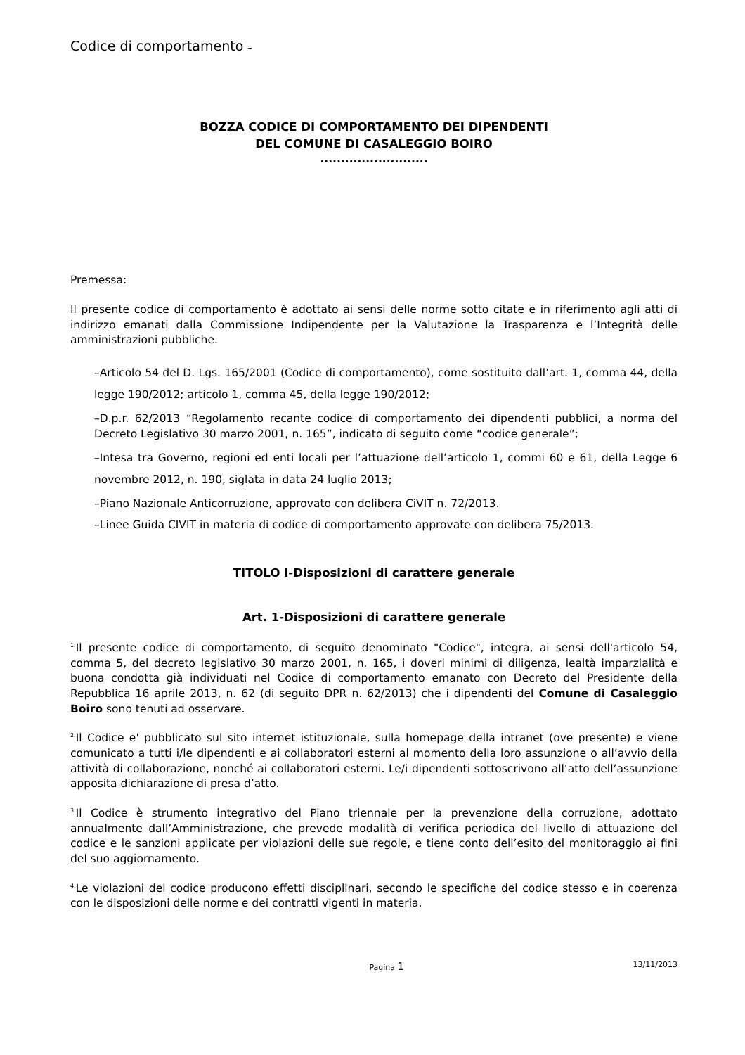Codice di comportamento –
BOZZA CODICE DI COMPORTAMENTO DEI DIPENDENTI
DEL COMUNE DI CASALEGGIO BOIRO
..........................
Premessa:
Il presente codice di comportamento è adottato ai sensi delle norme sotto citate e in riferimento agli atti di indirizzo emanati dalla Commissione Indipendente per la Valutazione la Trasparenza e l’Integrità delle amministrazioni pubbliche.
–Articolo 54 del D. Lgs. 165/2001 (Codice di comportamento), come sostituito dall’art. 1, comma 44, della legge 190/2012; articolo 1, comma 45, della legge 190/2012;
–D.p.r. 62/2013 “Regolamento recante codice di comportamento dei dipendenti pubblici, a norma del Decreto Legislativo 30 marzo 2001, n. 165”, indicato di seguito come “codice generale”;
–Intesa tra Governo, regioni ed enti locali per l’attuazione dell’articolo 1, commi 60 e 61, della Legge 6 novembre 2012, n. 190, siglata in data 24 luglio 2013;
–Piano Nazionale Anticorruzione, approvato con delibera CiVIT n. 72/2013.
–Linee Guida CIVIT in materia di codice di comportamento approvate con delibera 75/2013.
TITOLO I-Disposizioni di carattere generale
Art. 1-Disposizioni di carattere generale
<sup>1.</sup> Il presente codice di comportamento, di seguito denominato "Codice", integra, ai sensi dell'articolo 54, comma 5, del decreto legislativo 30 marzo 2001, n. 165, i doveri minimi di diligenza, lealtà imparzialità e buona condotta già individuati nel Codice di comportamento emanato con Decreto del Presidente della Repubblica 16 aprile 2013, n. 62 (di seguito DPR n. 62/2013) che i dipendenti del Comune di Casaleggio Boiro sono tenuti ad osservare.
<sup>2.</sup> Il Codice e' pubblicato sul sito internet istituzionale, sulla homepage della intranet (ove presente) e viene comunicato a tutti i/le dipendenti e ai collaboratori esterni al momento della loro assunzione o all’avvio della attività di collaborazione, nonché ai collaboratori esterni. Le/i dipendenti sottoscrivono all’atto dell’assunzione apposita dichiarazione di presa d’atto.
<sup>3.</sup> Il Codice è strumento integrativo del Piano triennale per la prevenzione della corruzione, adottato annualmente dall’Amministrazione, che prevede modalità di verifica periodica del livello di attuazione del codice e le sanzioni applicate per violazioni delle sue regole, e tiene conto dell’esito del monitoraggio ai fini del suo aggiornamento.
<sup>4.</sup> Le violazioni del codice producono effetti disciplinari, secondo le specifiche del codice stesso e in coerenza con le disposizioni delle norme e dei contratti vigenti in materia.
Pagina 1
13/11/2013